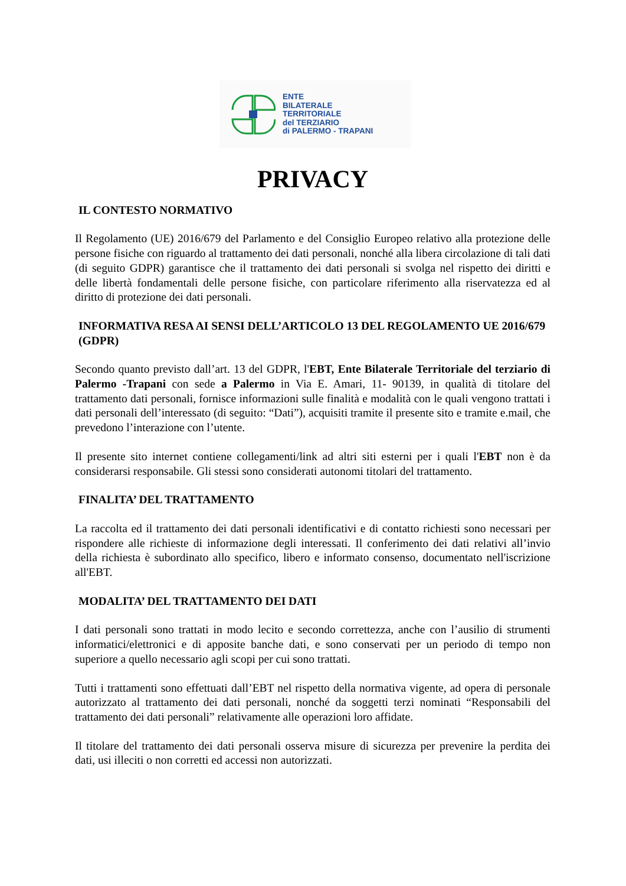ENTE
BILATERALE
TERRITORIALE
del TERZIARIO
di PALERMO - TRAPANI
PRIVACY
IL CONTESTO NORMATIVO
Il Regolamento (UE) 2016/679 del Parlamento e del Consiglio Europeo relativo alla protezione delle persone fisiche con riguardo al trattamento dei dati personali, nonché alla libera circolazione di tali dati (di seguito GDPR) garantisce che il trattamento dei dati personali si svolga nel rispetto dei diritti e delle libertà fondamentali delle persone fisiche, con particolare riferimento alla riservatezza ed al diritto di protezione dei dati personali.
INFORMATIVA RESA AI SENSI DELL’ARTICOLO 13 DEL REGOLAMENTO UE 2016/679 (GDPR)
Secondo quanto previsto dall’art. 13 del GDPR, l'EBT, Ente Bilaterale Territoriale del terziario di Palermo -Trapani con sede a Palermo in Via E. Amari, 11- 90139, in qualità di titolare del trattamento dati personali, fornisce informazioni sulle finalità e modalità con le quali vengono trattati i dati personali dell’interessato (di seguito: “Dati”), acquisiti tramite il presente sito e tramite e.mail, che prevedono l’interazione con l’utente.
Il presente sito internet contiene collegamenti/link ad altri siti esterni per i quali l'EBT non è da considerarsi responsabile. Gli stessi sono considerati autonomi titolari del trattamento.
FINALITA’ DEL TRATTAMENTO
La raccolta ed il trattamento dei dati personali identificativi e di contatto richiesti sono necessari per rispondere alle richieste di informazione degli interessati. Il conferimento dei dati relativi all’invio della richiesta è subordinato allo specifico, libero e informato consenso, documentato nell'iscrizione all'EBT.
MODALITA’ DEL TRATTAMENTO DEI DATI
I dati personali sono trattati in modo lecito e secondo correttezza, anche con l’ausilio di strumenti informatici/elettronici e di apposite banche dati, e sono conservati per un periodo di tempo non superiore a quello necessario agli scopi per cui sono trattati.
Tutti i trattamenti sono effettuati dall’EBT nel rispetto della normativa vigente, ad opera di personale autorizzato al trattamento dei dati personali, nonché da soggetti terzi nominati “Responsabili del trattamento dei dati personali” relativamente alle operazioni loro affidate.
Il titolare del trattamento dei dati personali osserva misure di sicurezza per prevenire la perdita dei dati, usi illeciti o non corretti ed accessi non autorizzati.